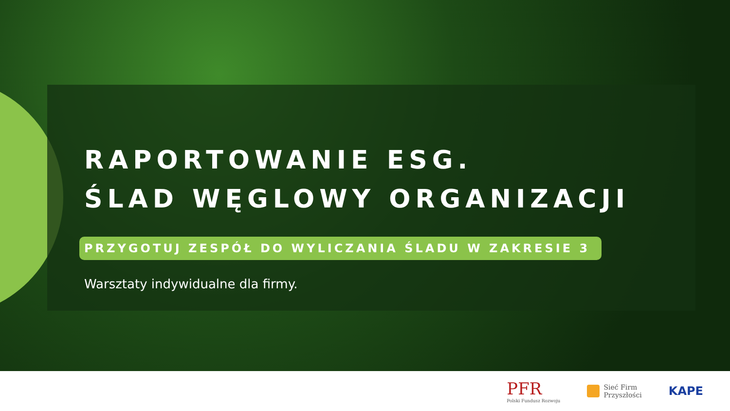RAPORTOWANIE ESG.
ŚLAD WĘGLOWY ORGANIZACJI
PRZYGOTUJ ZESPÓŁ DO WYLICZANIA ŚLADU W ZAKRESIE 3
Warsztaty indywidualne dla firmy.
PFR
Polski Fundusz Rozwoju
Sieć Firm
Przyszłości
KAPE